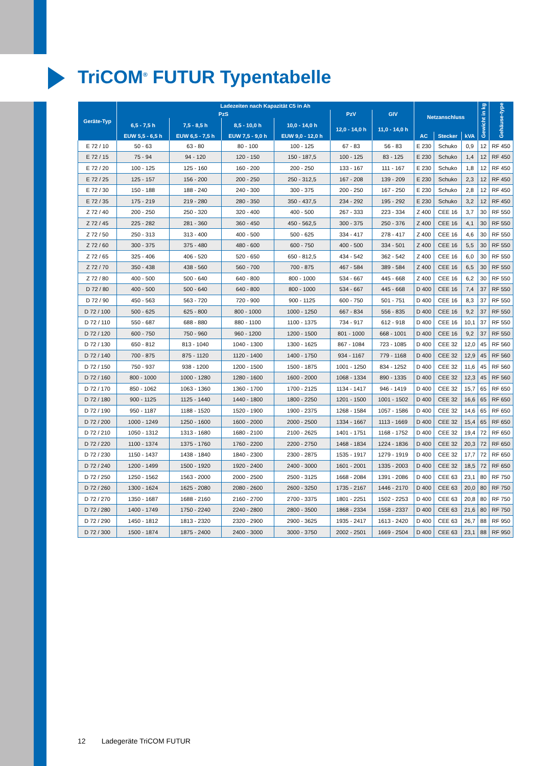TriCOM<sup>®</sup> FUTUR Typentabelle
| Geräte-Typ | Ladezeiten nach Kapazität C5 in Ah | | | | | | Netzanschluss | | | Gewicht in kg | Gehäuse-type |
| --- | --- | --- | --- | --- | --- | --- | --- | --- | --- | --- | --- |
| | PzS | | | | PzV | GIV | | | | | |
| | 6,5 - 7,5 h | 7,5 - 8,5 h | 8,5 - 10,0 h | 10,0 - 14,0 h | 12,0 - 14,0 h | 11,0 - 14,0 h | | | | | |
| | EUW 5,5 - 6,5 h | EUW 6,5 - 7,5 h | EUW 7,5 - 9,0 h | EUW 9,0 - 12,0 h | | | AC | Stecker | kVA | | |
| E 72 / 10 | 50 - 63 | 63 - 80 | 80 - 100 | 100 - 125 | 67 - 83 | 56 - 83 | E 230 | Schuko | 0,9 | 12 | RF 450 |
| E 72 / 15 | 75 - 94 | 94 - 120 | 120 - 150 | 150 - 187,5 | 100 - 125 | 83 - 125 | E 230 | Schuko | 1,4 | 12 | RF 450 |
| E 72 / 20 | 100 - 125 | 125 - 160 | 160 - 200 | 200 - 250 | 133 - 167 | 111 - 167 | E 230 | Schuko | 1,8 | 12 | RF 450 |
| E 72 / 25 | 125 - 157 | 156 - 200 | 200 - 250 | 250 - 312,5 | 167 - 208 | 139 - 209 | E 230 | Schuko | 2,3 | 12 | RF 450 |
| E 72 / 30 | 150 - 188 | 188 - 240 | 240 - 300 | 300 - 375 | 200 - 250 | 167 - 250 | E 230 | Schuko | 2,8 | 12 | RF 450 |
| E 72 / 35 | 175 - 219 | 219 - 280 | 280 - 350 | 350 - 437,5 | 234 - 292 | 195 - 292 | E 230 | Schuko | 3,2 | 12 | RF 450 |
| Z 72 / 40 | 200 - 250 | 250 - 320 | 320 - 400 | 400 - 500 | 267 - 333 | 223 - 334 | Z 400 | CEE 16 | 3,7 | 30 | RF 550 |
| Z 72 / 45 | 225 - 282 | 281 - 360 | 360 - 450 | 450 - 562,5 | 300 - 375 | 250 - 376 | Z 400 | CEE 16 | 4,1 | 30 | RF 550 |
| Z 72 / 50 | 250 - 313 | 313 - 400 | 400 - 500 | 500 - 625 | 334 - 417 | 278 - 417 | Z 400 | CEE 16 | 4,6 | 30 | RF 550 |
| Z 72 / 60 | 300 - 375 | 375 - 480 | 480 - 600 | 600 - 750 | 400 - 500 | 334 - 501 | Z 400 | CEE 16 | 5,5 | 30 | RF 550 |
| Z 72 / 65 | 325 - 406 | 406 - 520 | 520 - 650 | 650 - 812,5 | 434 - 542 | 362 - 542 | Z 400 | CEE 16 | 6,0 | 30 | RF 550 |
| Z 72 / 70 | 350 - 438 | 438 - 560 | 560 - 700 | 700 - 875 | 467 - 584 | 389 - 584 | Z 400 | CEE 16 | 6,5 | 30 | RF 550 |
| Z 72 / 80 | 400 - 500 | 500 - 640 | 640 - 800 | 800 - 1000 | 534 - 667 | 445 - 668 | Z 400 | CEE 16 | 6,2 | 30 | RF 550 |
| D 72 / 80 | 400 - 500 | 500 - 640 | 640 - 800 | 800 - 1000 | 534 - 667 | 445 - 668 | D 400 | CEE 16 | 7,4 | 37 | RF 550 |
| D 72 / 90 | 450 - 563 | 563 - 720 | 720 - 900 | 900 - 1125 | 600 - 750 | 501 - 751 | D 400 | CEE 16 | 8,3 | 37 | RF 550 |
| D 72 / 100 | 500 - 625 | 625 - 800 | 800 - 1000 | 1000 - 1250 | 667 - 834 | 556 - 835 | D 400 | CEE 16 | 9,2 | 37 | RF 550 |
| D 72 / 110 | 550 - 687 | 688 - 880 | 880 - 1100 | 1100 - 1375 | 734 - 917 | 612 - 918 | D 400 | CEE 16 | 10,1 | 37 | RF 550 |
| D 72 / 120 | 600 - 750 | 750 - 960 | 960 - 1200 | 1200 - 1500 | 801 - 1000 | 668 - 1001 | D 400 | CEE 16 | 9,2 | 37 | RF 550 |
| D 72 / 130 | 650 - 812 | 813 - 1040 | 1040 - 1300 | 1300 - 1625 | 867 - 1084 | 723 - 1085 | D 400 | CEE 32 | 12,0 | 45 | RF 560 |
| D 72 / 140 | 700 - 875 | 875 - 1120 | 1120 - 1400 | 1400 - 1750 | 934 - 1167 | 779 - 1168 | D 400 | CEE 32 | 12,9 | 45 | RF 560 |
| D 72 / 150 | 750 - 937 | 938 - 1200 | 1200 - 1500 | 1500 - 1875 | 1001 - 1250 | 834 - 1252 | D 400 | CEE 32 | 11,6 | 45 | RF 560 |
| D 72 / 160 | 800 - 1000 | 1000 - 1280 | 1280 - 1600 | 1600 - 2000 | 1068 - 1334 | 890 - 1335 | D 400 | CEE 32 | 12,3 | 45 | RF 560 |
| D 72 / 170 | 850 - 1062 | 1063 - 1360 | 1360 - 1700 | 1700 - 2125 | 1134 - 1417 | 946 - 1419 | D 400 | CEE 32 | 15,7 | 65 | RF 650 |
| D 72 / 180 | 900 - 1125 | 1125 - 1440 | 1440 - 1800 | 1800 - 2250 | 1201 - 1500 | 1001 - 1502 | D 400 | CEE 32 | 16,6 | 65 | RF 650 |
| D 72 / 190 | 950 - 1187 | 1188 - 1520 | 1520 - 1900 | 1900 - 2375 | 1268 - 1584 | 1057 - 1586 | D 400 | CEE 32 | 14,6 | 65 | RF 650 |
| D 72 / 200 | 1000 - 1249 | 1250 - 1600 | 1600 - 2000 | 2000 - 2500 | 1334 - 1667 | 1113 - 1669 | D 400 | CEE 32 | 15,4 | 65 | RF 650 |
| D 72 / 210 | 1050 - 1312 | 1313 - 1680 | 1680 - 2100 | 2100 - 2625 | 1401 - 1751 | 1168 - 1752 | D 400 | CEE 32 | 19,4 | 72 | RF 650 |
| D 72 / 220 | 1100 - 1374 | 1375 - 1760 | 1760 - 2200 | 2200 - 2750 | 1468 - 1834 | 1224 - 1836 | D 400 | CEE 32 | 20,3 | 72 | RF 650 |
| D 72 / 230 | 1150 - 1437 | 1438 - 1840 | 1840 - 2300 | 2300 - 2875 | 1535 - 1917 | 1279 - 1919 | D 400 | CEE 32 | 17,7 | 72 | RF 650 |
| D 72 / 240 | 1200 - 1499 | 1500 - 1920 | 1920 - 2400 | 2400 - 3000 | 1601 - 2001 | 1335 - 2003 | D 400 | CEE 32 | 18,5 | 72 | RF 650 |
| D 72 / 250 | 1250 - 1562 | 1563 - 2000 | 2000 - 2500 | 2500 - 3125 | 1668 - 2084 | 1391 - 2086 | D 400 | CEE 63 | 23,1 | 80 | RF 750 |
| D 72 / 260 | 1300 - 1624 | 1625 - 2080 | 2080 - 2600 | 2600 - 3250 | 1735 - 2167 | 1446 - 2170 | D 400 | CEE 63 | 20,0 | 80 | RF 750 |
| D 72 / 270 | 1350 - 1687 | 1688 - 2160 | 2160 - 2700 | 2700 - 3375 | 1801 - 2251 | 1502 - 2253 | D 400 | CEE 63 | 20,8 | 80 | RF 750 |
| D 72 / 280 | 1400 - 1749 | 1750 - 2240 | 2240 - 2800 | 2800 - 3500 | 1868 - 2334 | 1558 - 2337 | D 400 | CEE 63 | 21,6 | 80 | RF 750 |
| D 72 / 290 | 1450 - 1812 | 1813 - 2320 | 2320 - 2900 | 2900 - 3625 | 1935 - 2417 | 1613 - 2420 | D 400 | CEE 63 | 26,7 | 88 | RF 950 |
| D 72 / 300 | 1500 - 1874 | 1875 - 2400 | 2400 - 3000 | 3000 - 3750 | 2002 - 2501 | 1669 - 2504 | D 400 | CEE 63 | 23,1 | 88 | RF 950 |
12 Ladegeräte TriCOM FUTUR